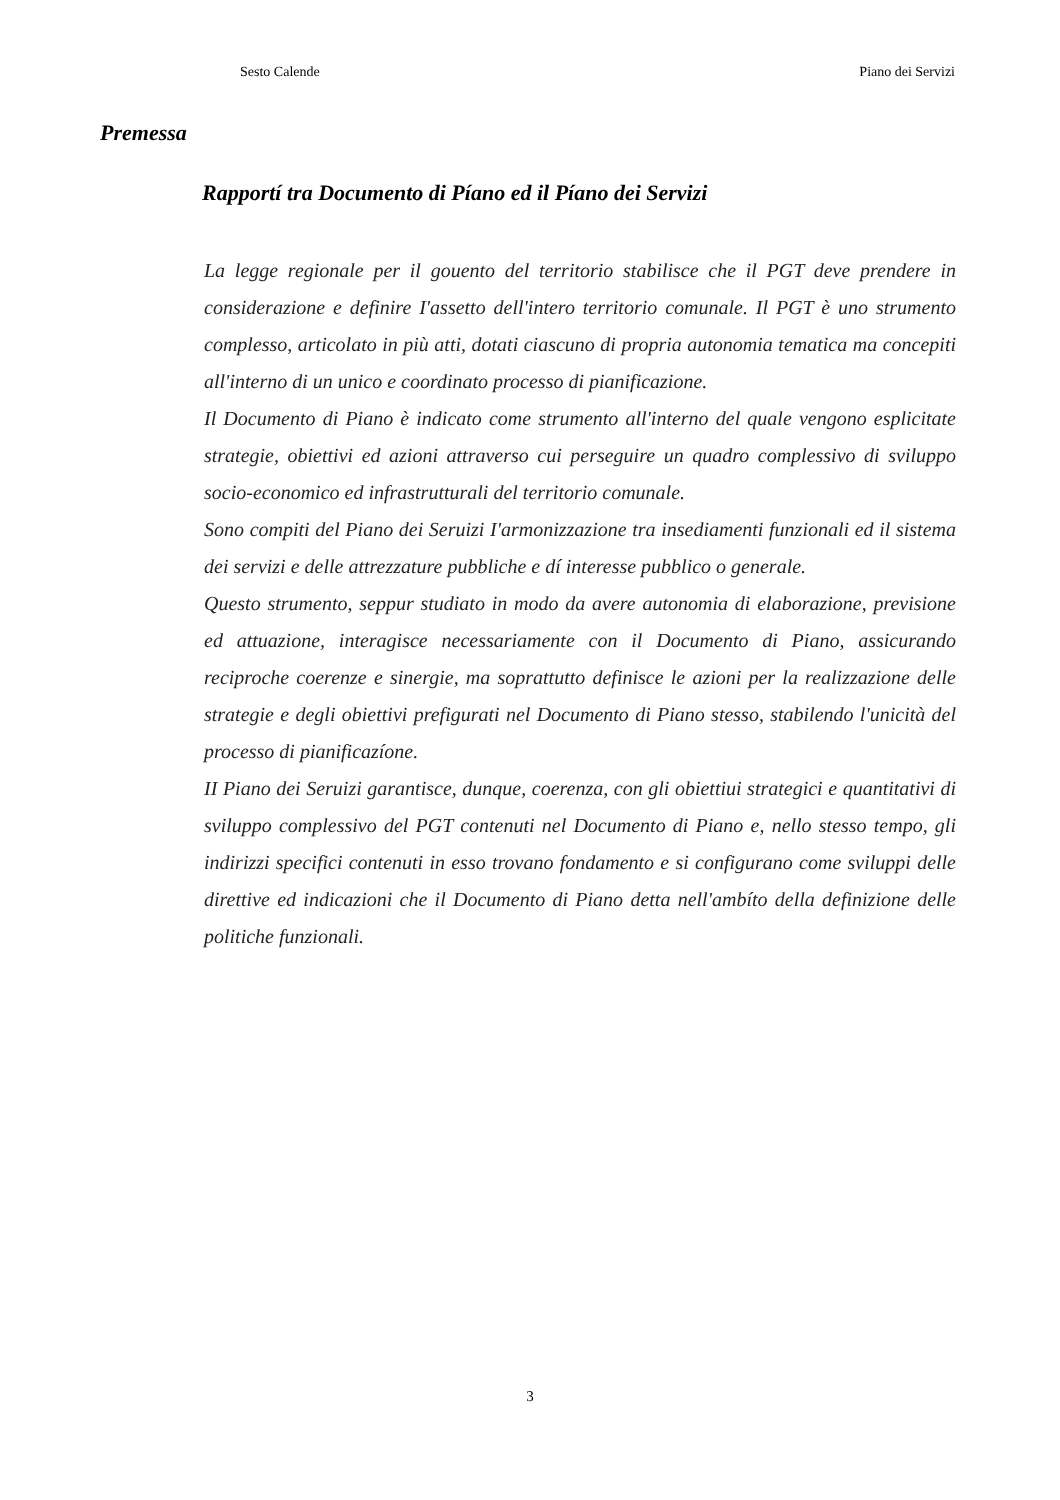Sesto Calende Piano dei Servizi
Premessa
Rapportí tra Documento di Píano ed il Píano dei Servizi
La legge regionale per il gouento del territorio stabilisce che il PGT deve prendere in considerazione e definire I'assetto dell'intero territorio comunale. Il PGT è uno strumento complesso, articolato in più atti, dotati ciascuno di propria autonomia tematica ma concepiti all'interno di un unico e coordinato processo di pianificazione.
Il Documento di Piano è indicato come strumento all'interno del quale vengono esplicitate strategie, obiettivi ed azioni attraverso cui perseguire un quadro complessivo di sviluppo socio-economico ed infrastrutturali del territorio comunale.
Sono compiti del Piano dei Seruizi I'armonizzazione tra insediamenti funzionali ed il sistema dei servizi e delle attrezzature pubbliche e dí interesse pubblico o generale.
Questo strumento, seppur studiato in modo da avere autonomia di elaborazione, previsione ed attuazione, interagisce necessariamente con il Documento di Piano, assicurando reciproche coerenze e sinergie, ma soprattutto definisce le azioni per la realizzazione delle strategie e degli obiettivi prefigurati nel Documento di Piano stesso, stabilendo l'unicità del processo di pianificazíone.
II Piano dei Seruizi garantisce, dunque, coerenza, con gli obiettiui strategici e quantitativi di sviluppo complessivo del PGT contenuti nel Documento di Piano e, nello stesso tempo, gli indirizzi specifici contenuti in esso trovano fondamento e si configurano come sviluppi delle direttive ed indicazioni che il Documento di Piano detta nell'ambíto della definizione delle politiche funzionali.
3